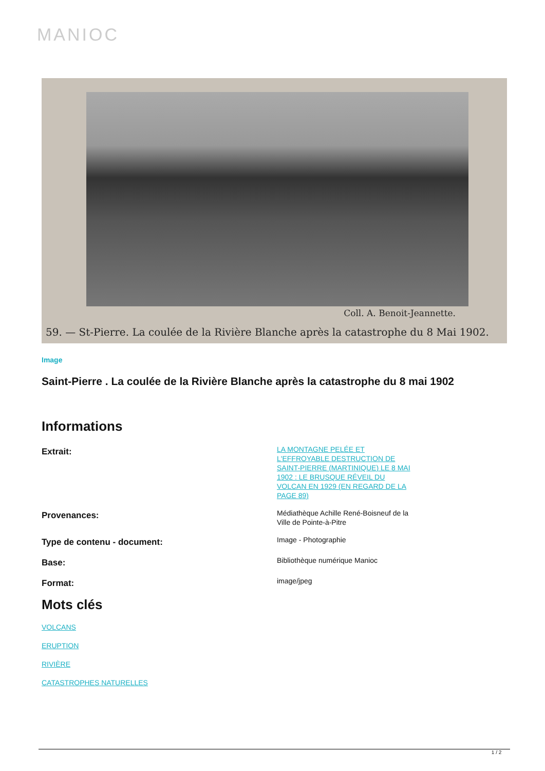MANIOC
Coll. A. Benoit-Jeannette.
59. — St-Pierre. La coulée de la Rivière Blanche après la catastrophe du 8 Mai 1902.
Image
Saint-Pierre . La coulée de la Rivière Blanche après la catastrophe du 8 mai 1902
Informations
Extrait:
LA MONTAGNE PELÉE ET L'EFFROYABLE DESTRUCTION DE SAINT-PIERRE (MARTINIQUE) LE 8 MAI 1902 : LE BRUSQUE RÉVEIL DU VOLCAN EN 1929 (EN REGARD DE LA PAGE 89)
Provenances:
Médiathèque Achille René-Boisneuf de la Ville de Pointe-à-Pitre
Type de contenu - document:
Image - Photographie
Base:
Bibliothèque numérique Manioc
Format:
image/jpeg
Mots clés
VOLCANS
ERUPTION
RIVIÈRE
CATASTROPHES NATURELLES
1 / 2